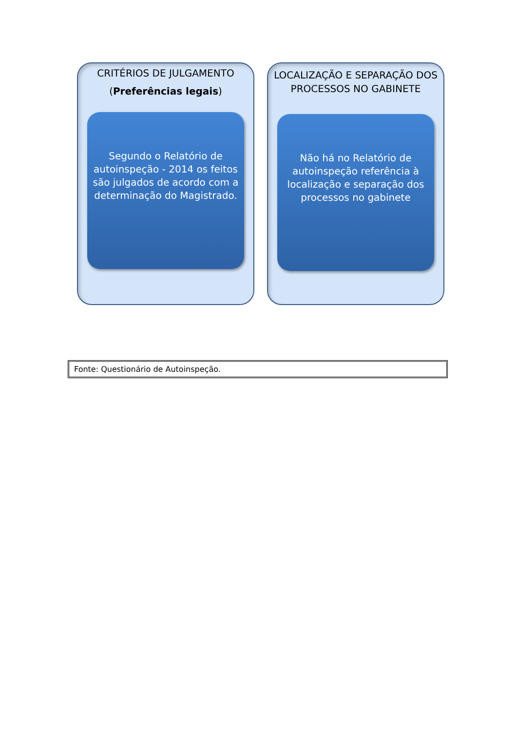CRITÉRIOS DE JULGAMENTO
(Preferências legais)
Segundo o Relatório de autoinspeção - 2014 os feitos são julgados de acordo com a determinação do Magistrado.
LOCALIZAÇÃO E SEPARAÇÃO DOS PROCESSOS NO GABINETE
Não há no Relatório de autoinspeção referência à localização e separação dos processos no gabinete
Fonte: Questionário de Autoinspeção.